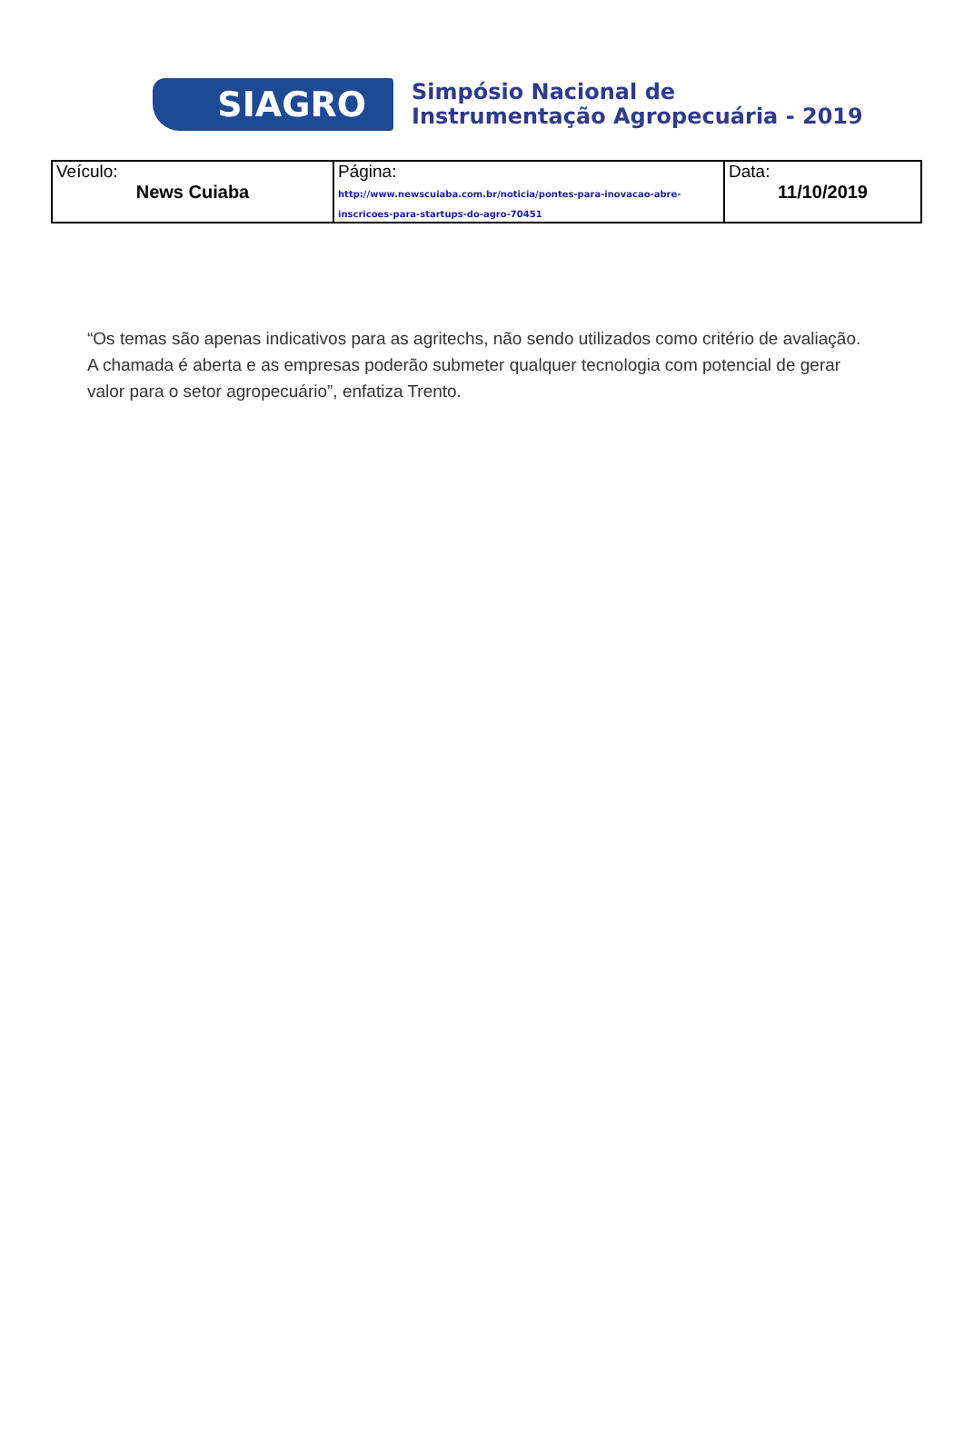SIAGRO
Simpósio Nacional de
Instrumentação Agropecuária - 2019
| Veículo: News Cuiaba | Página: http://www.newscuiaba.com.br/noticia/pontes-para-inovacao-abre-inscricoes-para-startups-do-agro-70451 | Data: 11/10/2019 |
“Os temas são apenas indicativos para as agritechs, não sendo utilizados como critério de avaliação. A chamada é aberta e as empresas poderão submeter qualquer tecnologia com potencial de gerar valor para o setor agropecuário”, enfatiza Trento.